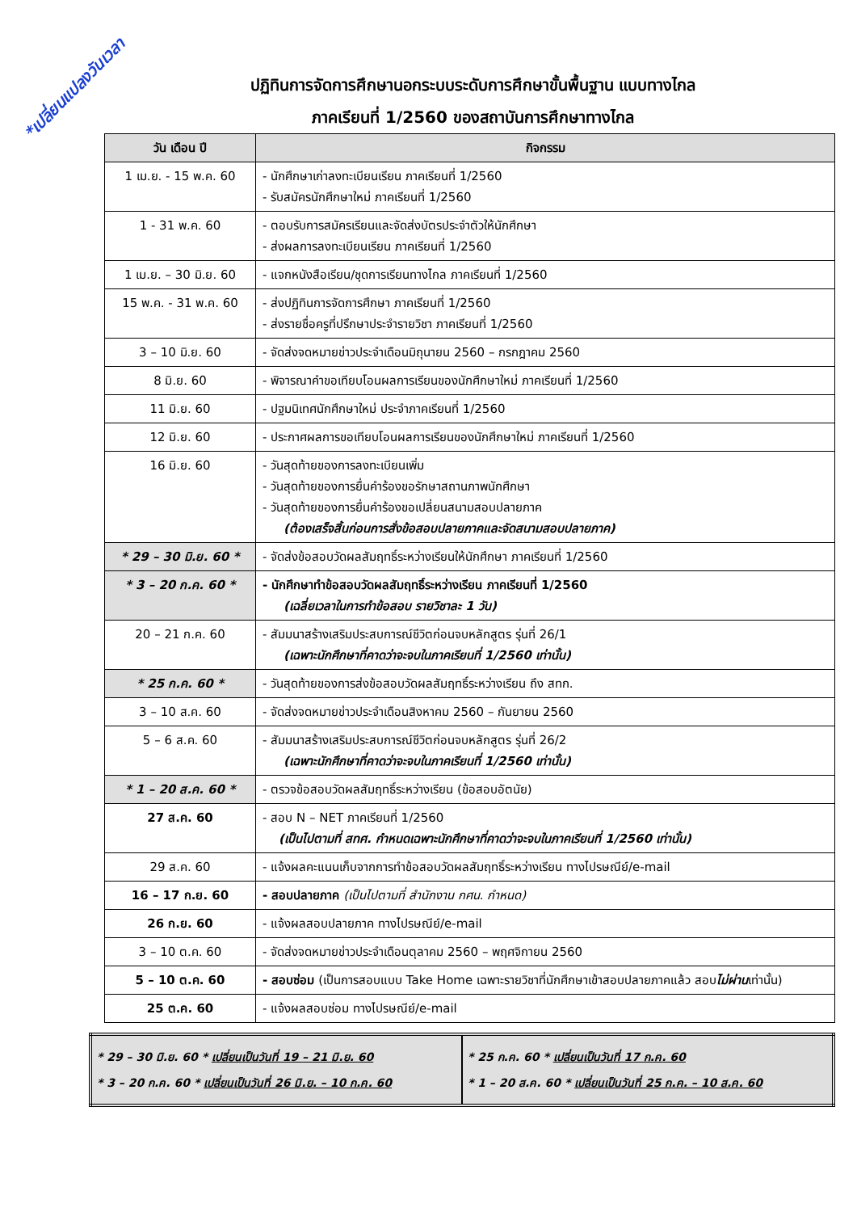*เปลี่ยนแปลงวันเวลา
ปฏิทินการจัดการศึกษานอกระบบระดับการศึกษาขั้นพื้นฐาน แบบทางไกล
ภาคเรียนที่ 1/2560 ของสถาบันการศึกษาทางไกล
| วัน เดือน ปี | กิจกรรม |
| --- | --- |
| 1 เม.ย. - 15 พ.ค. 60 | - นักศึกษาเก่าลงทะเบียนเรียน ภาคเรียนที่ 1/2560 - รับสมัครนักศึกษาใหม่ ภาคเรียนที่ 1/2560 |
| 1 - 31 พ.ค. 60 | - ตอบรับการสมัครเรียนและจัดส่งบัตรประจำตัวให้นักศึกษา - ส่งผลการลงทะเบียนเรียน ภาคเรียนที่ 1/2560 |
| 1 เม.ย. – 30 มิ.ย. 60 | - แจกหนังสือเรียน/ชุดการเรียนทางไกล ภาคเรียนที่ 1/2560 |
| 15 พ.ค. - 31 พ.ค. 60 | - ส่งปฏิทินการจัดการศึกษา ภาคเรียนที่ 1/2560 - ส่งรายชื่อครูที่ปรึกษาประจำรายวิชา ภาคเรียนที่ 1/2560 |
| 3 – 10 มิ.ย. 60 | - จัดส่งจดหมายข่าวประจำเดือนมิถุนายน 2560 – กรกฎาคม 2560 |
| 8 มิ.ย. 60 | - พิจารณาคำขอเทียบโอนผลการเรียนของนักศึกษาใหม่ ภาคเรียนที่ 1/2560 |
| 11 มิ.ย. 60 | - ปฐมนิเทศนักศึกษาใหม่ ประจำภาคเรียนที่ 1/2560 |
| 12 มิ.ย. 60 | - ประกาศผลการขอเทียบโอนผลการเรียนของนักศึกษาใหม่ ภาคเรียนที่ 1/2560 |
| 16 มิ.ย. 60 | - วันสุดท้ายของการลงทะเบียนเพิ่ม - วันสุดท้ายของการยื่นคำร้องขอรักษาสถานภาพนักศึกษา - วันสุดท้ายของการยื่นคำร้องขอเปลี่ยนสนามสอบปลายภาค (ต้องเสร็จสิ้นก่อนการสั่งข้อสอบปลายภาคและจัดสนามสอบปลายภาค) |
| * 29 – 30 มิ.ย. 60 * | - จัดส่งข้อสอบวัดผลสัมฤทธิ์ระหว่างเรียนให้นักศึกษา ภาคเรียนที่ 1/2560 |
| * 3 – 20 ก.ค. 60 * | - นักศึกษาทำข้อสอบวัดผลสัมฤทธิ์ระหว่างเรียน ภาคเรียนที่ 1/2560 (เฉลี่ยเวลาในการทำข้อสอบ รายวิชาละ 1 วัน) |
| 20 – 21 ก.ค. 60 | - สัมมนาสร้างเสริมประสบการณ์ชีวิตก่อนจบหลักสูตร รุ่นที่ 26/1 (เฉพาะนักศึกษาที่คาดว่าจะจบในภาคเรียนที่ 1/2560 เท่านั้น) |
| * 25 ก.ค. 60 * | - วันสุดท้ายของการส่งข้อสอบวัดผลสัมฤทธิ์ระหว่างเรียน ถึง สทก. |
| 3 – 10 ส.ค. 60 | - จัดส่งจดหมายข่าวประจำเดือนสิงหาคม 2560 – กันยายน 2560 |
| 5 – 6 ส.ค. 60 | - สัมมนาสร้างเสริมประสบการณ์ชีวิตก่อนจบหลักสูตร รุ่นที่ 26/2 (เฉพาะนักศึกษาที่คาดว่าจะจบในภาคเรียนที่ 1/2560 เท่านั้น) |
| * 1 – 20 ส.ค. 60 * | - ตรวจข้อสอบวัดผลสัมฤทธิ์ระหว่างเรียน (ข้อสอบอัตนัย) |
| 27 ส.ค. 60 | - สอบ N – NET ภาคเรียนที่ 1/2560 (เป็นไปตามที่ สทศ. กำหนดเฉพาะนักศึกษาที่คาดว่าจะจบในภาคเรียนที่ 1/2560 เท่านั้น) |
| 29 ส.ค. 60 | - แจ้งผลคะแนนเก็บจากการทำข้อสอบวัดผลสัมฤทธิ์ระหว่างเรียน ทางไปรษณีย์/e-mail |
| 16 – 17 ก.ย. 60 | - สอบปลายภาค (เป็นไปตามที่ สำนักงาน กศน. กำหนด) |
| 26 ก.ย. 60 | - แจ้งผลสอบปลายภาค ทางไปรษณีย์/e-mail |
| 3 – 10 ต.ค. 60 | - จัดส่งจดหมายข่าวประจำเดือนตุลาคม 2560 – พฤศจิกายน 2560 |
| 5 – 10 ต.ค. 60 | - สอบซ่อม (เป็นการสอบแบบ Take Home เฉพาะรายวิชาที่นักศึกษาเข้าสอบปลายภาคแล้ว สอบ ไม่ผ่าน เท่านั้น) |
| 25 ต.ค. 60 | - แจ้งผลสอบซ่อม ทางไปรษณีย์/e-mail |
| * 29 – 30 มิ.ย. 60 * เปลี่ยนเป็นวันที่ 19 – 21 มิ.ย. 60 * 3 – 20 ก.ค. 60 * เปลี่ยนเป็นวันที่ 26 มิ.ย. – 10 ก.ค. 60 | * 25 ก.ค. 60 * เปลี่ยนเป็นวันที่ 17 ก.ค. 60 * 1 – 20 ส.ค. 60 * เปลี่ยนเป็นวันที่ 25 ก.ค. – 10 ส.ค. 60 |